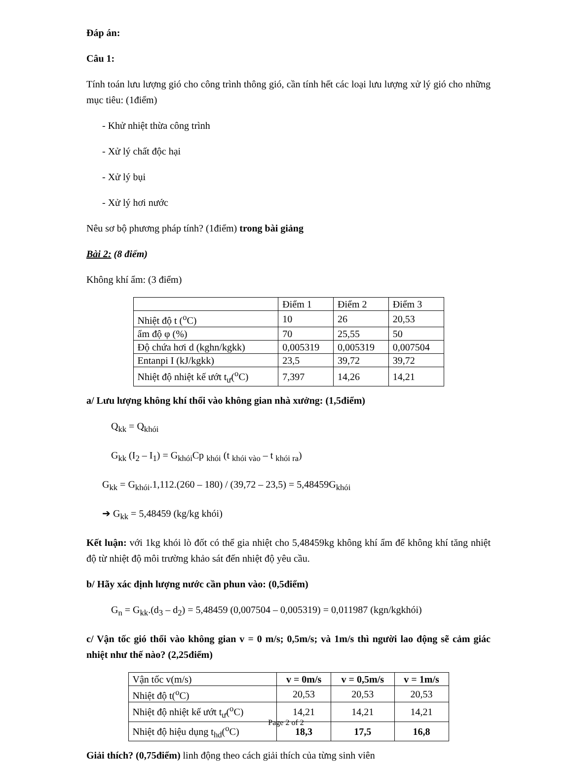Đáp án:
Câu 1:
Tính toán lưu lượng gió cho công trình thông gió, cần tính hết các loại lưu lượng xử lý gió cho những mục tiêu: (1điểm)
- Khử nhiệt thừa công trình
- Xử lý chất độc hại
- Xử lý bụi
- Xử lý hơi nước
Nêu sơ bộ phương pháp tính? (1điểm) trong bài giảng
Bài 2: (8 điểm)
Không khí ẩm: (3 điểm)
| | Điểm 1 | Điểm 2 | Điểm 3 |
| Nhiệt độ t (<sup>o</sup>C) | 10 | 26 | 20,53 |
| ẩm độ φ (%) | 70 | 25,55 | 50 |
| Độ chứa hơi d (kghn/kgkk) | 0,005319 | 0,005319 | 0,007504 |
| Entanpi I (kJ/kgkk) | 23,5 | 39,72 | 39,72 |
| Nhiệt độ nhiệt kế ướt t<sub>ư</sub>(<sup>o</sup>C) | 7,397 | 14,26 | 14,21 |
a/ Lưu lượng không khí thổi vào không gian nhà xưởng: (1,5điểm)
Q<sub>kk</sub> = Q<sub>khói</sub>
G<sub>kk</sub> (I<sub>2</sub> – I<sub>1</sub>) = G<sub>khói</sub>Cp <sub>khói</sub> (t <sub>khói vào</sub> – t <sub>khói ra</sub>)
G<sub>kk</sub> = G<sub>khói</sub>.1,112.(260 – 180) / (39,72 – 23,5) = 5,48459G<sub>khói</sub>
➔ G<sub>kk</sub> = 5,48459 (kg/kg khói)
Kết luận: với 1kg khói lò đốt có thể gia nhiệt cho 5,48459kg không khí ẩm để không khí tăng nhiệt độ từ nhiệt độ môi trường khảo sát đến nhiệt độ yêu cầu.
b/ Hãy xác định lượng nước cần phun vào: (0,5điểm)
G<sub>n</sub> = G<sub>kk</sub>.(d<sub>3</sub> – d<sub>2</sub>) = 5,48459 (0,007504 – 0,005319) = 0,011987 (kgn/kgkhói)
c/ Vận tốc gió thổi vào không gian v = 0 m/s; 0,5m/s; và 1m/s thì người lao động sẽ cảm giác nhiệt như thế nào? (2,25điểm)
| Vận tốc v(m/s) | v = 0m/s | v = 0,5m/s | v = 1m/s |
| Nhiệt độ t(<sup>o</sup>C) | 20,53 | 20,53 | 20,53 |
| Nhiệt độ nhiệt kế ướt t<sub>ư</sub>(<sup>o</sup>C) | 14,21 | 14,21 | 14,21 |
| Nhiệt độ hiệu dụng t<sub>hd</sub>(<sup>o</sup>C) | 18,3 | 17,5 | 16,8 |
Giải thích? (0,75điểm) linh động theo cách giải thích của từng sinh viên
Page 2 of 2